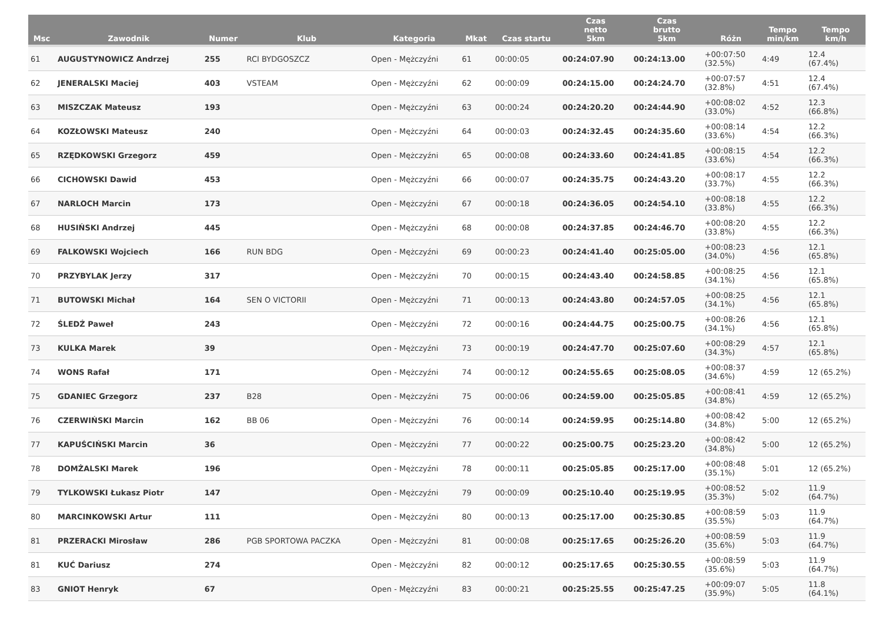| Msc | Zawodnik | Numer | Klub | Kategoria | Mkat | Czas startu | Czas netto 5km | Czas brutto 5km | Różn | Tempo min/km | Tempo km/h |
| --- | --- | --- | --- | --- | --- | --- | --- | --- | --- | --- | --- |
| 61 | AUGUSTYNOWICZ Andrzej | 255 | RCI BYDGOSZCZ | Open - Mężczyźni | 61 | 00:00:05 | 00:24:07.90 | 00:24:13.00 | +00:07:50 (32.5%) | 4:49 | 12.4 (67.4%) |
| 62 | JENERALSKI Maciej | 403 | VSTEAM | Open - Mężczyźni | 62 | 00:00:09 | 00:24:15.00 | 00:24:24.70 | +00:07:57 (32.8%) | 4:51 | 12.4 (67.4%) |
| 63 | MISZCZAK Mateusz | 193 | | Open - Mężczyźni | 63 | 00:00:24 | 00:24:20.20 | 00:24:44.90 | +00:08:02 (33.0%) | 4:52 | 12.3 (66.8%) |
| 64 | KOZŁOWSKI Mateusz | 240 | | Open - Mężczyźni | 64 | 00:00:03 | 00:24:32.45 | 00:24:35.60 | +00:08:14 (33.6%) | 4:54 | 12.2 (66.3%) |
| 65 | RZĘDKOWSKI Grzegorz | 459 | | Open - Mężczyźni | 65 | 00:00:08 | 00:24:33.60 | 00:24:41.85 | +00:08:15 (33.6%) | 4:54 | 12.2 (66.3%) |
| 66 | CICHOWSKI Dawid | 453 | | Open - Mężczyźni | 66 | 00:00:07 | 00:24:35.75 | 00:24:43.20 | +00:08:17 (33.7%) | 4:55 | 12.2 (66.3%) |
| 67 | NARLOCH Marcin | 173 | | Open - Mężczyźni | 67 | 00:00:18 | 00:24:36.05 | 00:24:54.10 | +00:08:18 (33.8%) | 4:55 | 12.2 (66.3%) |
| 68 | HUSIŃSKI Andrzej | 445 | | Open - Mężczyźni | 68 | 00:00:08 | 00:24:37.85 | 00:24:46.70 | +00:08:20 (33.8%) | 4:55 | 12.2 (66.3%) |
| 69 | FALKOWSKI Wojciech | 166 | RUN BDG | Open - Mężczyźni | 69 | 00:00:23 | 00:24:41.40 | 00:25:05.00 | +00:08:23 (34.0%) | 4:56 | 12.1 (65.8%) |
| 70 | PRZYBYLAK Jerzy | 317 | | Open - Mężczyźni | 70 | 00:00:15 | 00:24:43.40 | 00:24:58.85 | +00:08:25 (34.1%) | 4:56 | 12.1 (65.8%) |
| 71 | BUTOWSKI Michał | 164 | SEN O VICTORII | Open - Mężczyźni | 71 | 00:00:13 | 00:24:43.80 | 00:24:57.05 | +00:08:25 (34.1%) | 4:56 | 12.1 (65.8%) |
| 72 | ŚLEDŹ Paweł | 243 | | Open - Mężczyźni | 72 | 00:00:16 | 00:24:44.75 | 00:25:00.75 | +00:08:26 (34.1%) | 4:56 | 12.1 (65.8%) |
| 73 | KULKA Marek | 39 | | Open - Mężczyźni | 73 | 00:00:19 | 00:24:47.70 | 00:25:07.60 | +00:08:29 (34.3%) | 4:57 | 12.1 (65.8%) |
| 74 | WONS Rafał | 171 | | Open - Mężczyźni | 74 | 00:00:12 | 00:24:55.65 | 00:25:08.05 | +00:08:37 (34.6%) | 4:59 | 12 (65.2%) |
| 75 | GDANIEC Grzegorz | 237 | B28 | Open - Mężczyźni | 75 | 00:00:06 | 00:24:59.00 | 00:25:05.85 | +00:08:41 (34.8%) | 4:59 | 12 (65.2%) |
| 76 | CZERWIŃSKI Marcin | 162 | BB 06 | Open - Mężczyźni | 76 | 00:00:14 | 00:24:59.95 | 00:25:14.80 | +00:08:42 (34.8%) | 5:00 | 12 (65.2%) |
| 77 | KAPUŚCIŃSKI Marcin | 36 | | Open - Mężczyźni | 77 | 00:00:22 | 00:25:00.75 | 00:25:23.20 | +00:08:42 (34.8%) | 5:00 | 12 (65.2%) |
| 78 | DOMŻALSKI Marek | 196 | | Open - Mężczyźni | 78 | 00:00:11 | 00:25:05.85 | 00:25:17.00 | +00:08:48 (35.1%) | 5:01 | 12 (65.2%) |
| 79 | TYLKOWSKI Łukasz Piotr | 147 | | Open - Mężczyźni | 79 | 00:00:09 | 00:25:10.40 | 00:25:19.95 | +00:08:52 (35.3%) | 5:02 | 11.9 (64.7%) |
| 80 | MARCINKOWSKI Artur | 111 | | Open - Mężczyźni | 80 | 00:00:13 | 00:25:17.00 | 00:25:30.85 | +00:08:59 (35.5%) | 5:03 | 11.9 (64.7%) |
| 81 | PRZERACKI Mirosław | 286 | PGB SPORTOWA PACZKA | Open - Mężczyźni | 81 | 00:00:08 | 00:25:17.65 | 00:25:26.20 | +00:08:59 (35.6%) | 5:03 | 11.9 (64.7%) |
| 81 | KUĆ Dariusz | 274 | | Open - Mężczyźni | 82 | 00:00:12 | 00:25:17.65 | 00:25:30.55 | +00:08:59 (35.6%) | 5:03 | 11.9 (64.7%) |
| 83 | GNIOT Henryk | 67 | | Open - Mężczyźni | 83 | 00:00:21 | 00:25:25.55 | 00:25:47.25 | +00:09:07 (35.9%) | 5:05 | 11.8 (64.1%) |